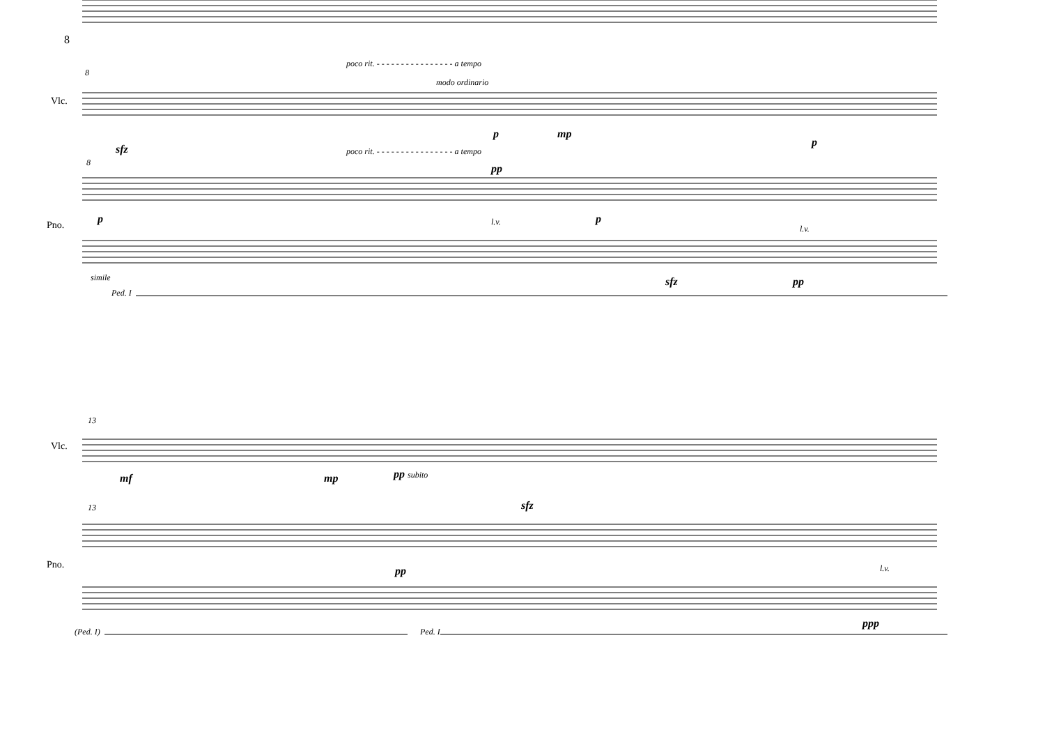8
poco rit. - - - - - - - - - - - - - - - - a tempo
8
modo ordinario
Vlc.
p mp
p
sfz poco rit. - - - - - - - - - - - - - - - - a tempo
pp
8
p l.v. p
l.v.
Pno.
simile sfz pp
Ped. I
13
Vlc.
mf mp pp subito
sfz
13
pp l.v.
Pno.
ppp
(Ped. I) Ped. I